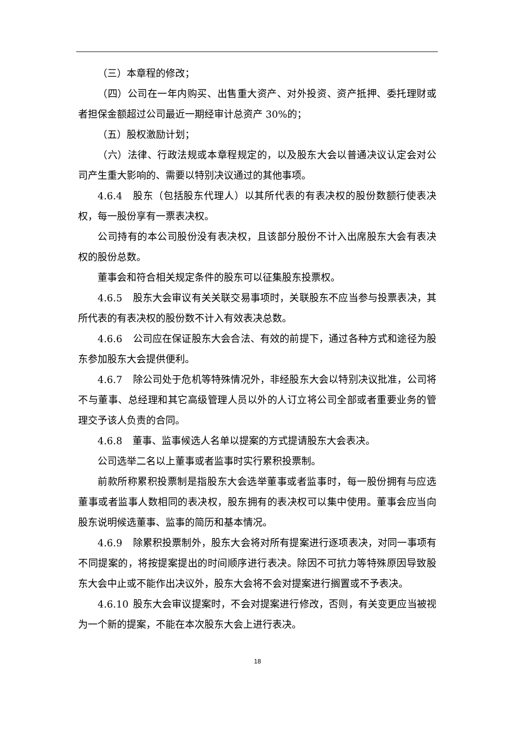（三）本章程的修改；
（四）公司在一年内购买、出售重大资产、对外投资、资产抵押、委托理财或者担保金额超过公司最近一期经审计总资产 30%的；
（五）股权激励计划；
（六）法律、行政法规或本章程规定的，以及股东大会以普通决议认定会对公司产生重大影响的、需要以特别决议通过的其他事项。
4.6.4 股东（包括股东代理人）以其所代表的有表决权的股份数额行使表决权，每一股份享有一票表决权。
公司持有的本公司股份没有表决权，且该部分股份不计入出席股东大会有表决权的股份总数。
董事会和符合相关规定条件的股东可以征集股东投票权。
4.6.5 股东大会审议有关关联交易事项时，关联股东不应当参与投票表决，其所代表的有表决权的股份数不计入有效表决总数。
4.6.6 公司应在保证股东大会合法、有效的前提下，通过各种方式和途径为股东参加股东大会提供便利。
4.6.7 除公司处于危机等特殊情况外，非经股东大会以特别决议批准，公司将不与董事、总经理和其它高级管理人员以外的人订立将公司全部或者重要业务的管理交予该人负责的合同。
4.6.8 董事、监事候选人名单以提案的方式提请股东大会表决。
公司选举二名以上董事或者监事时实行累积投票制。
前款所称累积投票制是指股东大会选举董事或者监事时，每一股份拥有与应选董事或者监事人数相同的表决权，股东拥有的表决权可以集中使用。董事会应当向股东说明候选董事、监事的简历和基本情况。
4.6.9 除累积投票制外，股东大会将对所有提案进行逐项表决，对同一事项有不同提案的，将按提案提出的时间顺序进行表决。除因不可抗力等特殊原因导致股东大会中止或不能作出决议外，股东大会将不会对提案进行搁置或不予表决。
4.6.10 股东大会审议提案时，不会对提案进行修改，否则，有关变更应当被视为一个新的提案，不能在本次股东大会上进行表决。
18